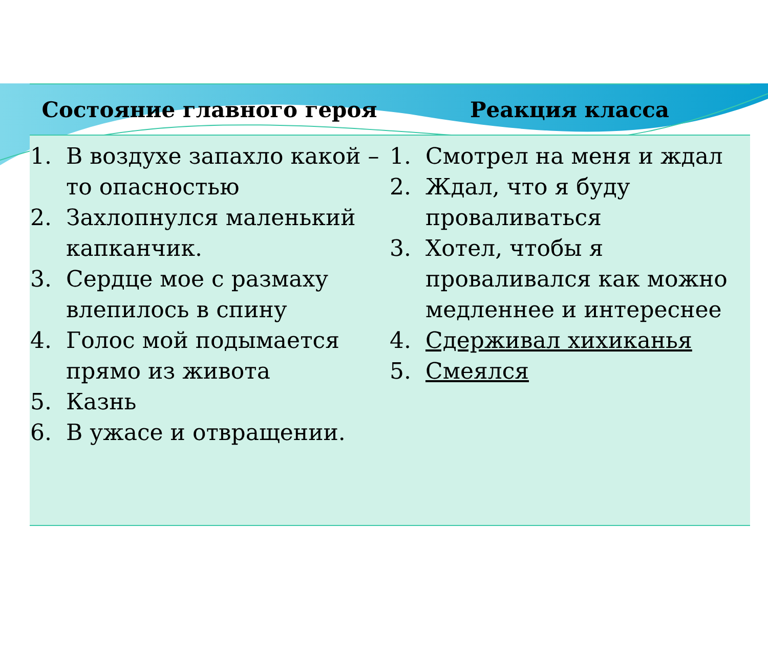| Состояние главного героя | Реакция класса |
| --- | --- |
| 1. В воздухе запахло какой – то опасностью 2. Захлопнулся маленький капканчик. 3. Сердце мое с размаху влепилось в спину 4. Голос мой подымается прямо из живота 5. Казнь 6. В ужасе и отвращении. | 1. Смотрел на меня и ждал 2. Ждал, что я буду проваливаться 3. Хотел, чтобы я проваливался как можно медленнее и интереснее 4. Сдерживал хихиканья 5. Смеялся |